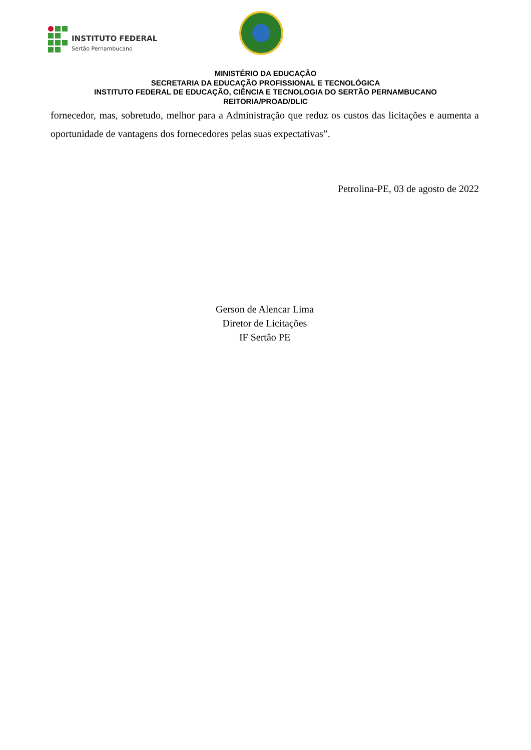INSTITUTO FEDERAL
Sertão Pernambucano
MINISTÉRIO DA EDUCAÇÃO
SECRETARIA DA EDUCAÇÃO PROFISSIONAL E TECNOLÓGICA
INSTITUTO FEDERAL DE EDUCAÇÃO, CIÊNCIA E TECNOLOGIA DO SERTÃO PERNAMBUCANO
REITORIA/PROAD/DLIC
fornecedor, mas, sobretudo, melhor para a Administração que reduz os custos das licitações e aumenta a oportunidade de vantagens dos fornecedores pelas suas expectativas”.
Petrolina-PE, 03 de agosto de 2022
Gerson de Alencar Lima
Diretor de Licitações
IF Sertão PE